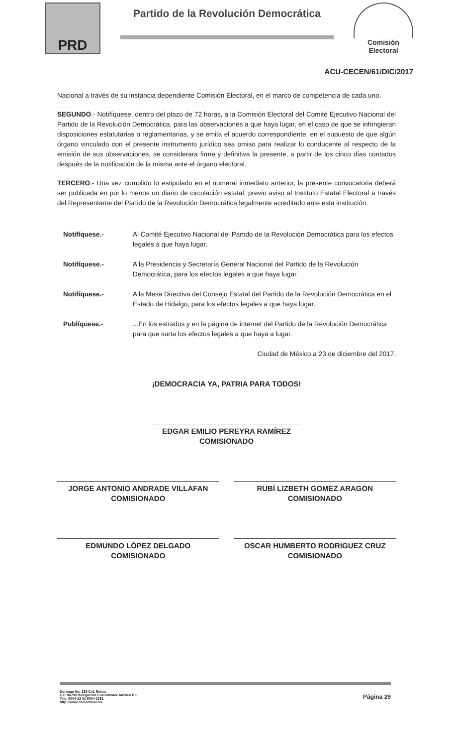PRD
Partido de la Revolución Democrática
Comisión Electoral
ACU-CECEN/61/DIC/2017
Nacional a través de su instancia dependiente Comisión Electoral, en el marco de competencia de cada uno.
SEGUNDO.- Notifíquese, dentro del plazo de 72 horas, a la Comisión Electoral del Comité Ejecutivo Nacional del Partido de la Revolución Democrática, para las observaciones a que haya lugar, en el caso de que se infringieran disposiciones estatutarias o reglamentarias, y se emita el acuerdo correspondiente; en el supuesto de que algún órgano vinculado con el presente instrumento jurídico sea omiso para realizar lo conducente al respecto de la emisión de sus observaciones, se considerara firme y definitiva la presente, a partir de los cinco días contados después de la notificación de la misma ante el órgano electoral.
TERCERO.- Una vez cumplido lo estipulado en el numeral inmediato anterior, la presente convocatoria deberá ser publicada en por lo menos un diario de circulación estatal, previo aviso al Instituto Estatal Electoral a través del Representante del Partido de la Revolución Democrática legalmente acreditado ante esta institución.
Notifíquese.- Al Comité Ejecutivo Nacional del Partido de la Revolución Democrática para los efectos legales a que haya lugar.
Notifíquese.- A la Presidencia y Secretaría General Nacional del Partido de la Revolución Democrática, para los efectos legales a que haya lugar.
Notifíquese.- A la Mesa Directiva del Consejo Estatal del Partido de la Revolución Democrática en el Estado de Hidalgo, para los efectos legales a que haya lugar.
Publíquese.-...En los estrados y en la página de internet del Partido de la Revolución Democrática para que surta los efectos legales a que haya a lugar.
Ciudad de México a 23 de diciembre del 2017.
¡DEMOCRACIA YA, PATRIA PARA TODOS!
EDGAR EMILIO PEREYRA RAMÍREZ
COMISIONADO
JORGE ANTONIO ANDRADE VILLAFAN
COMISIONADO
RUBÍ LIZBETH GOMEZ ARAGON
COMISIONADO
EDMUNDO LÓPEZ DELGADO
COMISIONADO
OSCAR HUMBERTO RODRIGUEZ CRUZ
COMISIONADO
Durango No. 338 Col. Roma,
C.P. 06700 Delegación Cuauhtémoc México D.F.
Tels. 5004-22 31 5004-2251
http://www.cnelectoral.mx
Página 29